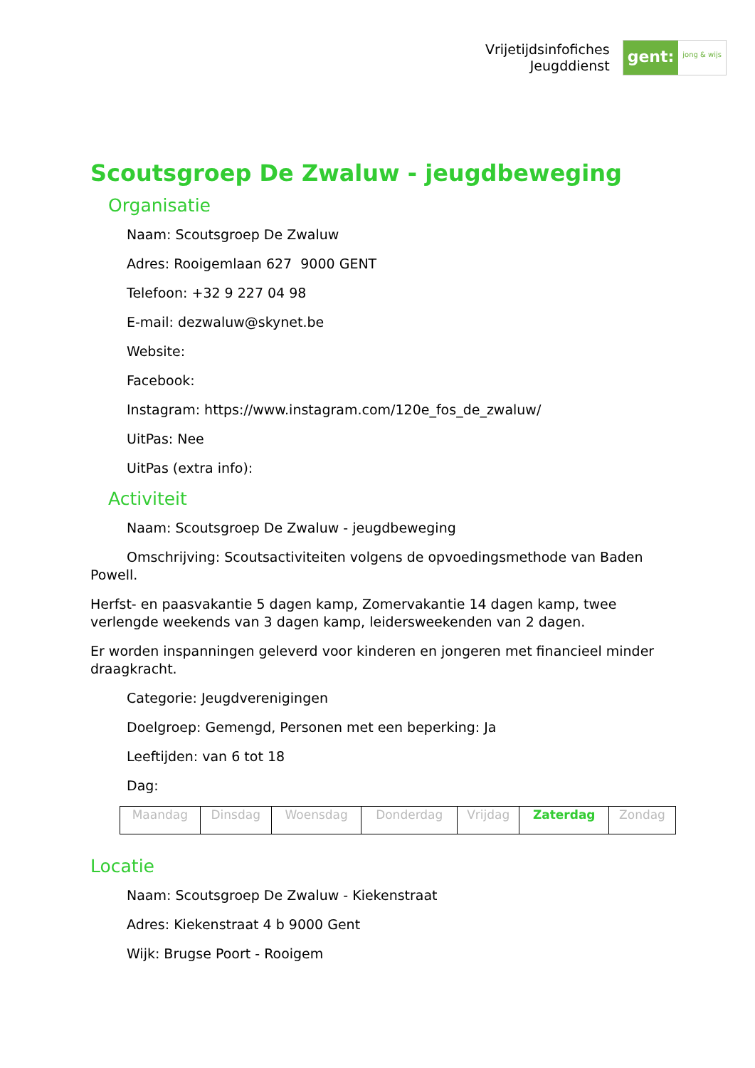Vrijetijdsinfofiches
Jeugddienst
gent:
jong & wijs
Scoutsgroep De Zwaluw - jeugdbeweging
Organisatie
Naam: Scoutsgroep De Zwaluw
Adres: Rooigemlaan 627 9000 GENT
Telefoon: +32 9 227 04 98
E-mail: dezwaluw@skynet.be
Website:
Facebook:
Instagram: https://www.instagram.com/120e_fos_de_zwaluw/
UitPas: Nee
UitPas (extra info):
Activiteit
Naam: Scoutsgroep De Zwaluw - jeugdbeweging
Omschrijving: Scoutsactiviteiten volgens de opvoedingsmethode van Baden Powell.
Herfst- en paasvakantie 5 dagen kamp, Zomervakantie 14 dagen kamp, twee verlengde weekends van 3 dagen kamp, leidersweekenden van 2 dagen.
Er worden inspanningen geleverd voor kinderen en jongeren met financieel minder draagkracht.
Categorie: Jeugdverenigingen
Doelgroep: Gemengd, Personen met een beperking: Ja
Leeftijden: van 6 tot 18
Dag:
| Maandag | Dinsdag | Woensdag | Donderdag | Vrijdag | Zaterdag | Zondag |
Locatie
Naam: Scoutsgroep De Zwaluw - Kiekenstraat
Adres: Kiekenstraat 4 b 9000 Gent
Wijk: Brugse Poort - Rooigem